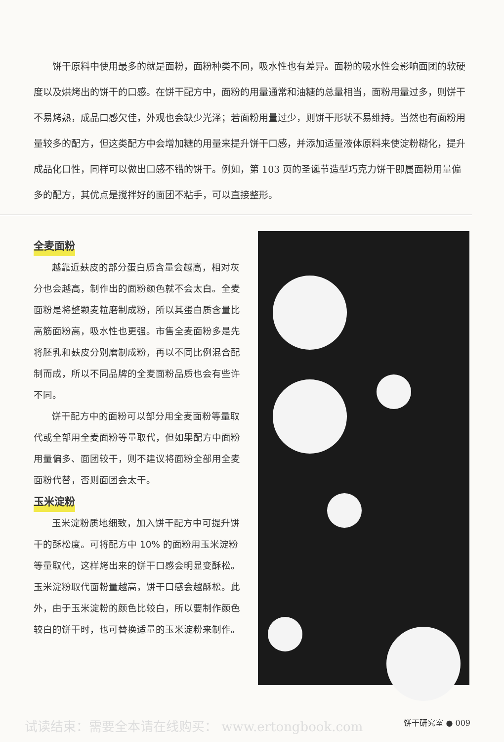饼干原料中使用最多的就是面粉，面粉种类不同，吸水性也有差异。面粉的吸水性会影响面团的软硬度以及烘烤出的饼干的口感。在饼干配方中，面粉的用量通常和油糖的总量相当，面粉用量过多，则饼干不易烤熟，成品口感欠佳，外观也会缺少光泽；若面粉用量过少，则饼干形状不易维持。当然也有面粉用量较多的配方，但这类配方中会增加糖的用量来提升饼干口感，并添加适量液体原料来使淀粉糊化，提升成品化口性，同样可以做出口感不错的饼干。例如，第 103 页的圣诞节造型巧克力饼干即属面粉用量偏多的配方，其优点是搅拌好的面团不粘手，可以直接整形。
全麦面粉
越靠近麸皮的部分蛋白质含量会越高，相对灰分也会越高，制作出的面粉颜色就不会太白。全麦面粉是将整颗麦粒磨制成粉，所以其蛋白质含量比高筋面粉高，吸水性也更强。市售全麦面粉多是先将胚乳和麸皮分别磨制成粉，再以不同比例混合配制而成，所以不同品牌的全麦面粉品质也会有些许不同。
饼干配方中的面粉可以部分用全麦面粉等量取代或全部用全麦面粉等量取代，但如果配方中面粉用量偏多、面团较干，则不建议将面粉全部用全麦面粉代替，否则面团会太干。
玉米淀粉
玉米淀粉质地细致，加入饼干配方中可提升饼干的酥松度。可将配方中 10% 的面粉用玉米淀粉等量取代，这样烤出来的饼干口感会明显变酥松。玉米淀粉取代面粉量越高，饼干口感会越酥松。此外，由于玉米淀粉的颜色比较白，所以要制作颜色较白的饼干时，也可替换适量的玉米淀粉来制作。
试读结束：需要全本请在线购买： www.ertongbook.com 饼干研究室 ● 009